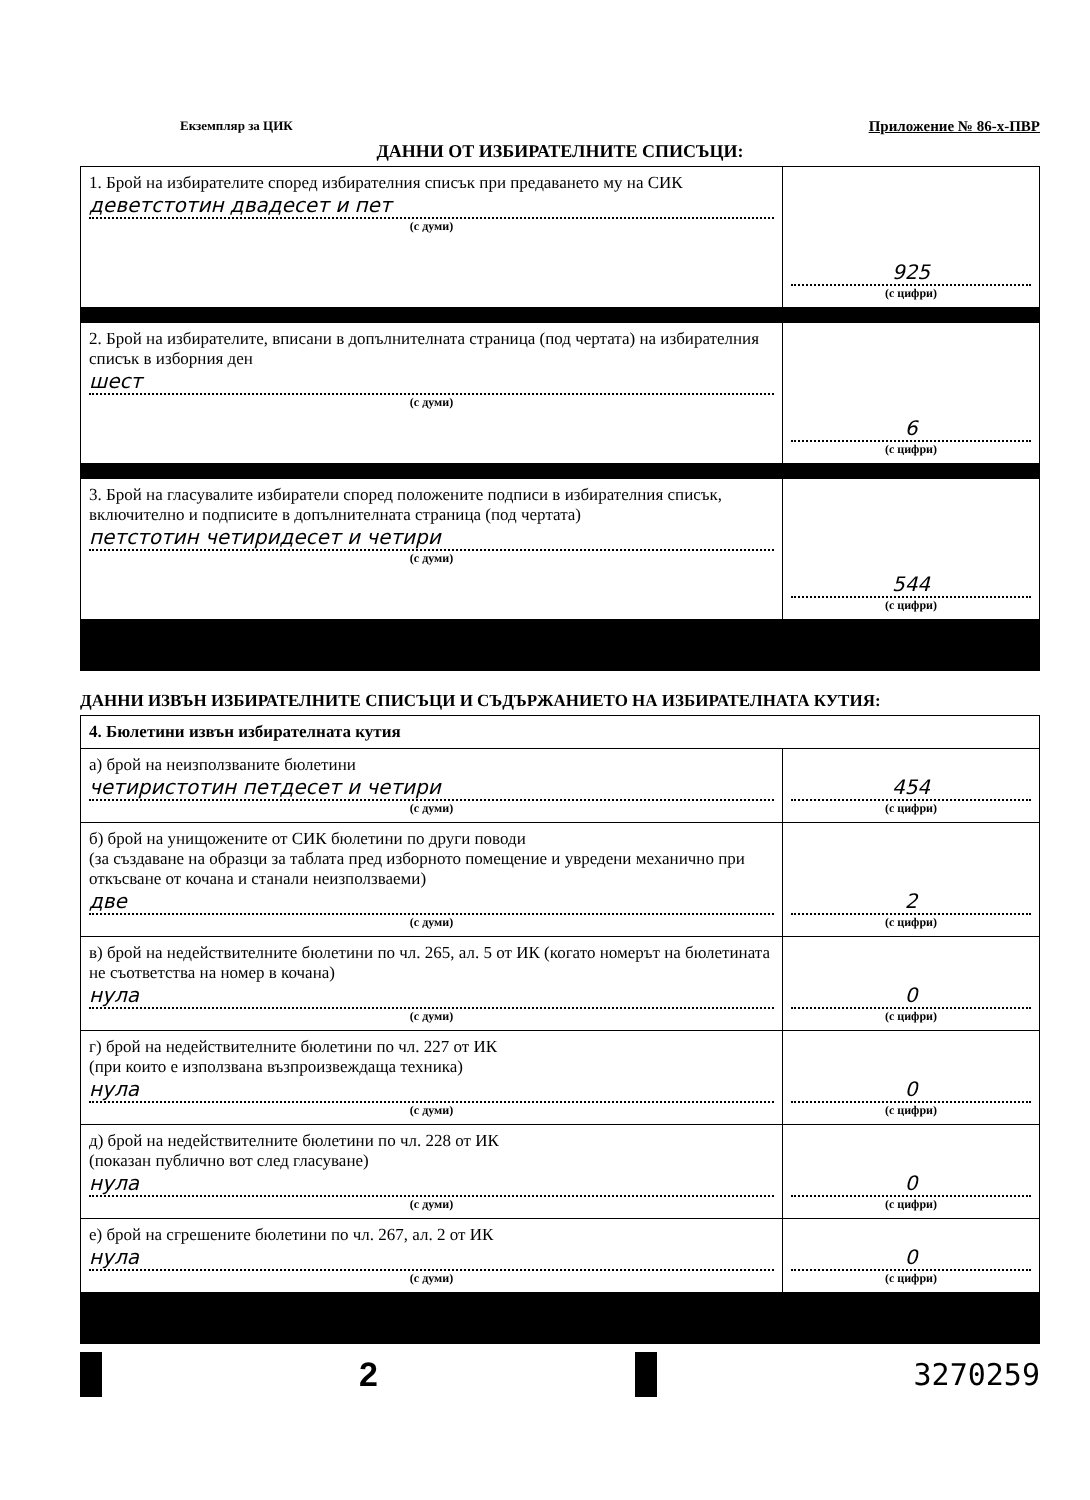Екземпляр за ЦИК Приложение № 86-х-ПВР
ДАННИ ОТ ИЗБИРАТЕЛНИТЕ СПИСЪЦИ:
| 1. Брой на избирателите според избирателния списък при предаването му на СИК деветстотин двадесет и пет (с думи) | 925 (с цифри) |
| 2. Брой на избирателите, вписани в допълнителната страница (под чертата) на избирателния списък в изборния ден шест (с думи) | 6 (с цифри) |
| 3. Брой на гласувалите избиратели според положените подписи в избирателния списък, включително и подписите в допълнителната страница (под чертата) петстотин четиридесет и четири (с думи) | 544 (с цифри) |
ДАННИ ИЗВЪН ИЗБИРАТЕЛНИТЕ СПИСЪЦИ И СЪДЪРЖАНИЕТО НА ИЗБИРАТЕЛНАТА КУТИЯ:
| 4. Бюлетини извън избирателната кутия | |
| а) брой на неизползваните бюлетини четиристотин петдесет и четири (с думи) | 454 (с цифри) |
| б) брой на унищожените от СИК бюлетини по други поводи (за създаване на образци за таблата пред изборното помещение и увредени механично при откъсване от кочана и станали неизползваеми) две (с думи) | 2 (с цифри) |
| в) брой на недействителните бюлетини по чл. 265, ал. 5 от ИК (когато номерът на бюлетината не съответства на номер в кочана) нула (с думи) | 0 (с цифри) |
| г) брой на недействителните бюлетини по чл. 227 от ИК (при които е използвана възпроизвеждаща техника) нула (с думи) | 0 (с цифри) |
| д) брой на недействителните бюлетини по чл. 228 от ИК (показан публично вот след гласуване) нула (с думи) | 0 (с цифри) |
| е) брой на сгрешените бюлетини по чл. 267, ал. 2 от ИК нула (с думи) | 0 (с цифри) |
2 3270259